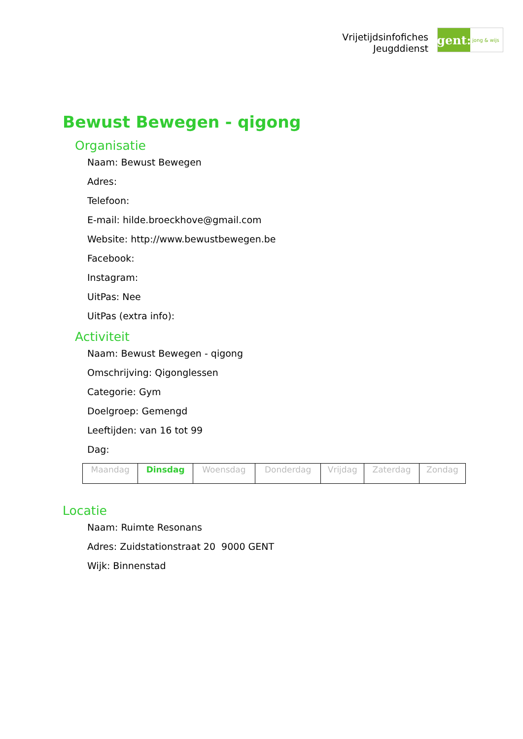Vrijetijdsinfofiches
Jeugddienst
gent:
jong & wijs
Bewust Bewegen - qigong
Organisatie
Naam: Bewust Bewegen
Adres:
Telefoon:
E-mail: hilde.broeckhove@gmail.com
Website: http://www.bewustbewegen.be
Facebook:
Instagram:
UitPas: Nee
UitPas (extra info):
Activiteit
Naam: Bewust Bewegen - qigong
Omschrijving: Qigonglessen
Categorie: Gym
Doelgroep: Gemengd
Leeftijden: van 16 tot 99
Dag:
| Maandag | Dinsdag | Woensdag | Donderdag | Vrijdag | Zaterdag | Zondag |
Locatie
Naam: Ruimte Resonans
Adres: Zuidstationstraat 20 9000 GENT
Wijk: Binnenstad